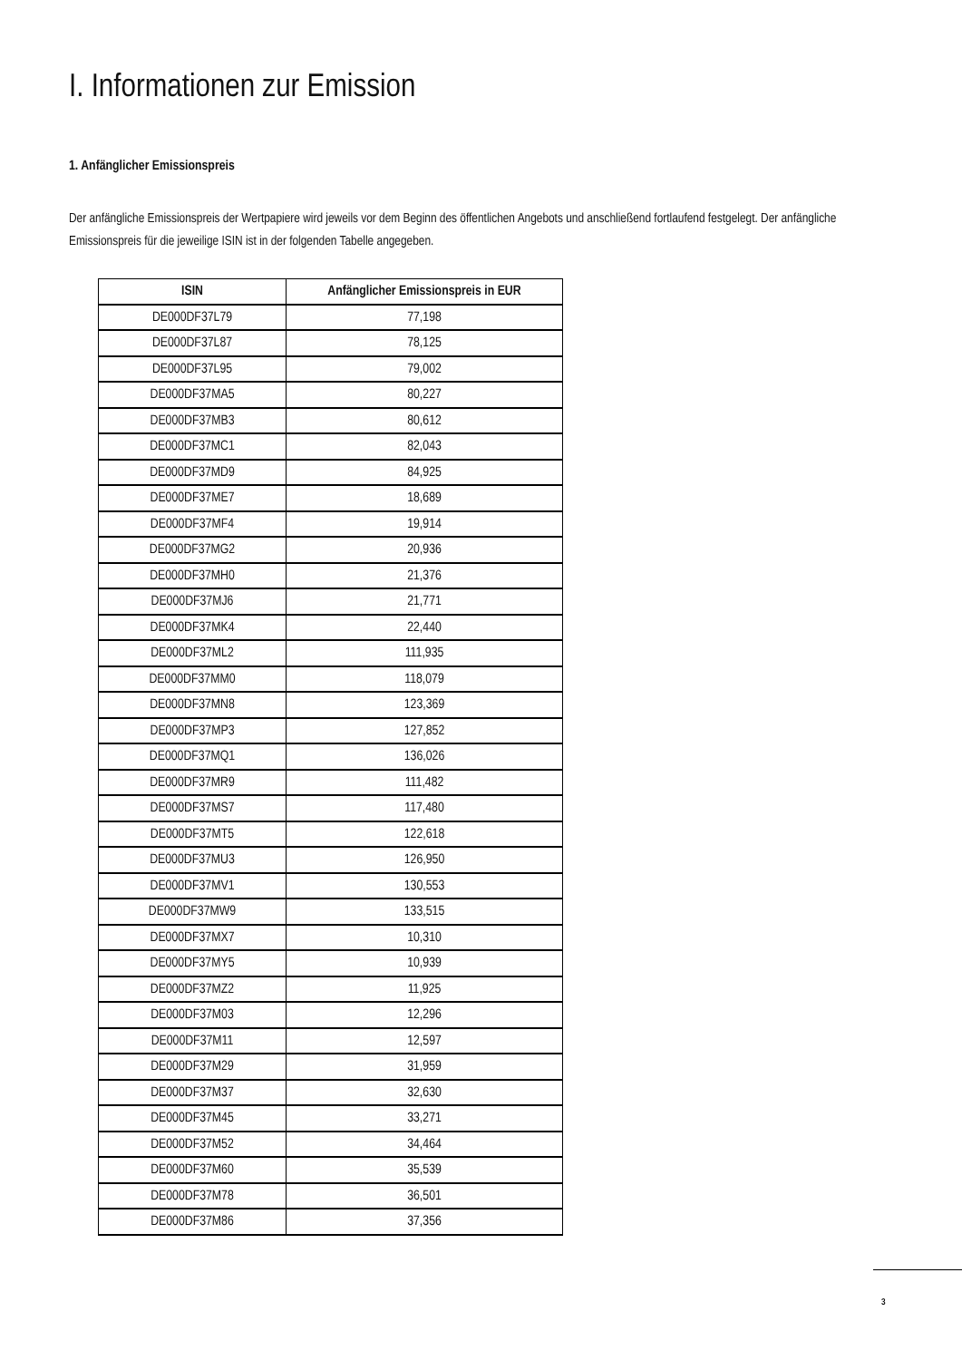I. Informationen zur Emission
1. Anfänglicher Emissionspreis
Der anfängliche Emissionspreis der Wertpapiere wird jeweils vor dem Beginn des öffentlichen Angebots und anschließend fortlaufend festgelegt. Der anfängliche Emissionspreis für die jeweilige ISIN ist in der folgenden Tabelle angegeben.
| ISIN | Anfänglicher Emissionspreis in EUR |
| --- | --- |
| DE000DF37L79 | 77,198 |
| DE000DF37L87 | 78,125 |
| DE000DF37L95 | 79,002 |
| DE000DF37MA5 | 80,227 |
| DE000DF37MB3 | 80,612 |
| DE000DF37MC1 | 82,043 |
| DE000DF37MD9 | 84,925 |
| DE000DF37ME7 | 18,689 |
| DE000DF37MF4 | 19,914 |
| DE000DF37MG2 | 20,936 |
| DE000DF37MH0 | 21,376 |
| DE000DF37MJ6 | 21,771 |
| DE000DF37MK4 | 22,440 |
| DE000DF37ML2 | 111,935 |
| DE000DF37MM0 | 118,079 |
| DE000DF37MN8 | 123,369 |
| DE000DF37MP3 | 127,852 |
| DE000DF37MQ1 | 136,026 |
| DE000DF37MR9 | 111,482 |
| DE000DF37MS7 | 117,480 |
| DE000DF37MT5 | 122,618 |
| DE000DF37MU3 | 126,950 |
| DE000DF37MV1 | 130,553 |
| DE000DF37MW9 | 133,515 |
| DE000DF37MX7 | 10,310 |
| DE000DF37MY5 | 10,939 |
| DE000DF37MZ2 | 11,925 |
| DE000DF37M03 | 12,296 |
| DE000DF37M11 | 12,597 |
| DE000DF37M29 | 31,959 |
| DE000DF37M37 | 32,630 |
| DE000DF37M45 | 33,271 |
| DE000DF37M52 | 34,464 |
| DE000DF37M60 | 35,539 |
| DE000DF37M78 | 36,501 |
| DE000DF37M86 | 37,356 |
3